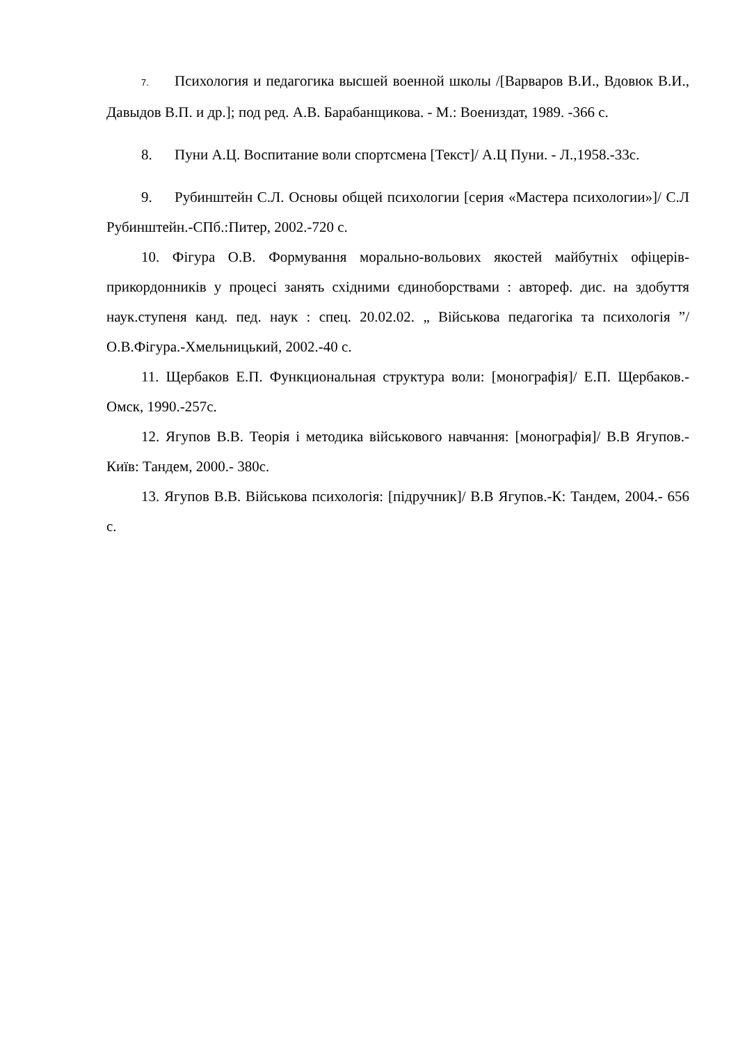7. Психология и педагогика высшей военной школы /[Варваров В.И., Вдовюк В.И., Давыдов В.П. и др.]; под ред. А.В. Барабанщикова. - М.: Воениздат, 1989. -366 с.
8. Пуни А.Ц. Воспитание воли спортсмена [Текст]/ А.Ц Пуни. - Л.,1958.-33с.
9. Рубинштейн С.Л. Основы общей психологии [серия «Мастера психологии»]/ С.Л Рубинштейн.-СПб.:Питер, 2002.-720 с.
10. Фігура О.В. Формування морально-вольових якостей майбутніх офіцерів-прикордонників у процесі занять східними єдиноборствами : автореф. дис. на здобуття наук.ступеня канд. пед. наук : спец. 20.02.02. „ Військова педагогіка та психологія ”/ О.В.Фігура.-Хмельницький, 2002.-40 с.
11. Щербаков Е.П. Функциональная структура воли: [монографія]/ Е.П. Щербаков.- Омск, 1990.-257с.
12. Ягупов В.В. Теорія і методика військового навчання: [монографія]/ В.В Ягупов.-Київ: Тандем, 2000.- 380с.
13. Ягупов В.В. Військова психологія: [підручник]/ В.В Ягупов.-К: Тандем, 2004.- 656 с.